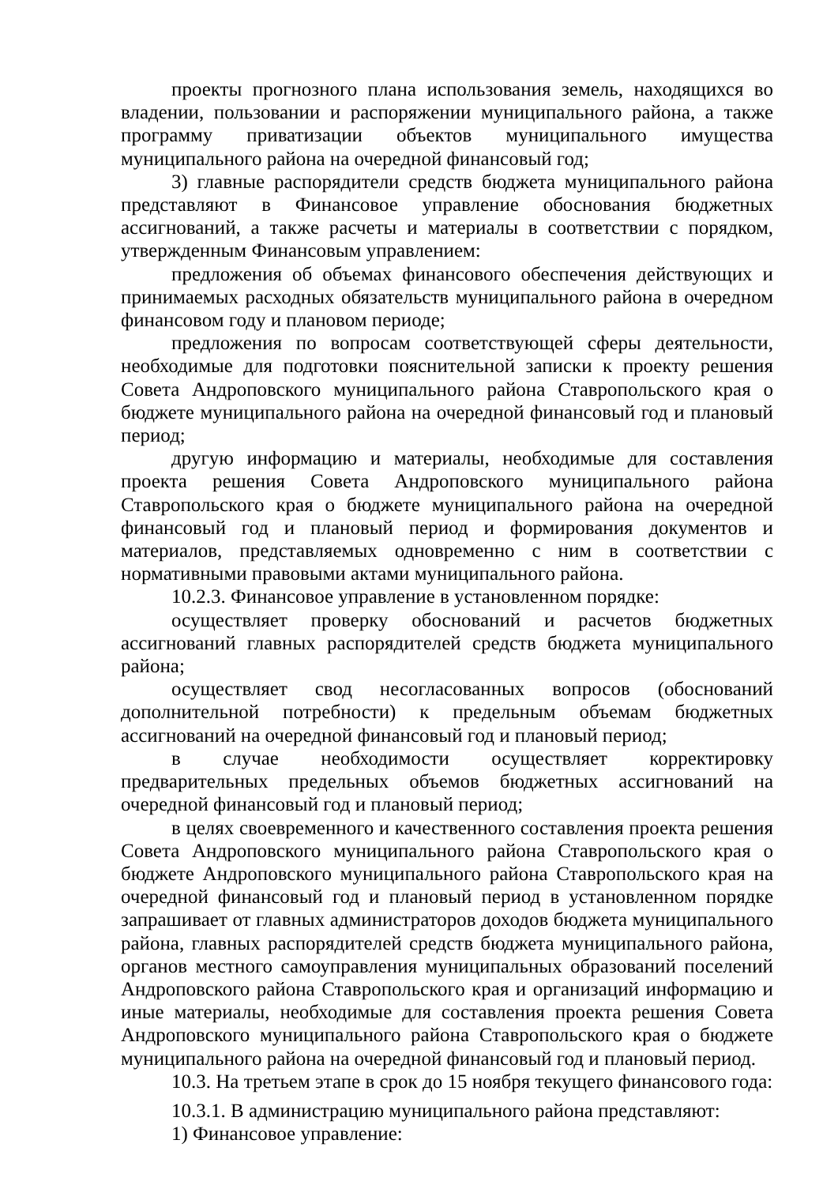проекты прогнозного плана использования земель, находящихся во владении, пользовании и распоряжении муниципального района, а также программу приватизации объектов муниципального имущества муниципального района на очередной финансовый год;
3) главные распорядители средств бюджета муниципального района представляют в Финансовое управление обоснования бюджетных ассигнований, а также расчеты и материалы в соответствии с порядком, утвержденным Финансовым управлением:
предложения об объемах финансового обеспечения действующих и принимаемых расходных обязательств муниципального района в очередном финансовом году и плановом периоде;
предложения по вопросам соответствующей сферы деятельности, необходимые для подготовки пояснительной записки к проекту решения Совета Андроповского муниципального района Ставропольского края о бюджете муниципального района на очередной финансовый год и плановый период;
другую информацию и материалы, необходимые для составления проекта решения Совета Андроповского муниципального района Ставропольского края о бюджете муниципального района на очередной финансовый год и плановый период и формирования документов и материалов, представляемых одновременно с ним в соответствии с нормативными правовыми актами муниципального района.
10.2.3. Финансовое управление в установленном порядке:
осуществляет проверку обоснований и расчетов бюджетных ассигнований главных распорядителей средств бюджета муниципального района;
осуществляет свод несогласованных вопросов (обоснований дополнительной потребности) к предельным объемам бюджетных ассигнований на очередной финансовый год и плановый период;
в случае необходимости осуществляет корректировку предварительных предельных объемов бюджетных ассигнований на очередной финансовый год и плановый период;
в целях своевременного и качественного составления проекта решения Совета Андроповского муниципального района Ставропольского края о бюджете Андроповского муниципального района Ставропольского края на очередной финансовый год и плановый период в установленном порядке запрашивает от главных администраторов доходов бюджета муниципального района, главных распорядителей средств бюджета муниципального района, органов местного самоуправления муниципальных образований поселений Андроповского района Ставропольского края и организаций информацию и иные материалы, необходимые для составления проекта решения Совета Андроповского муниципального района Ставропольского края о бюджете муниципального района на очередной финансовый год и плановый период.
10.3. На третьем этапе в срок до 15 ноября текущего финансового года:
10.3.1. В администрацию муниципального района представляют:
1) Финансовое управление: